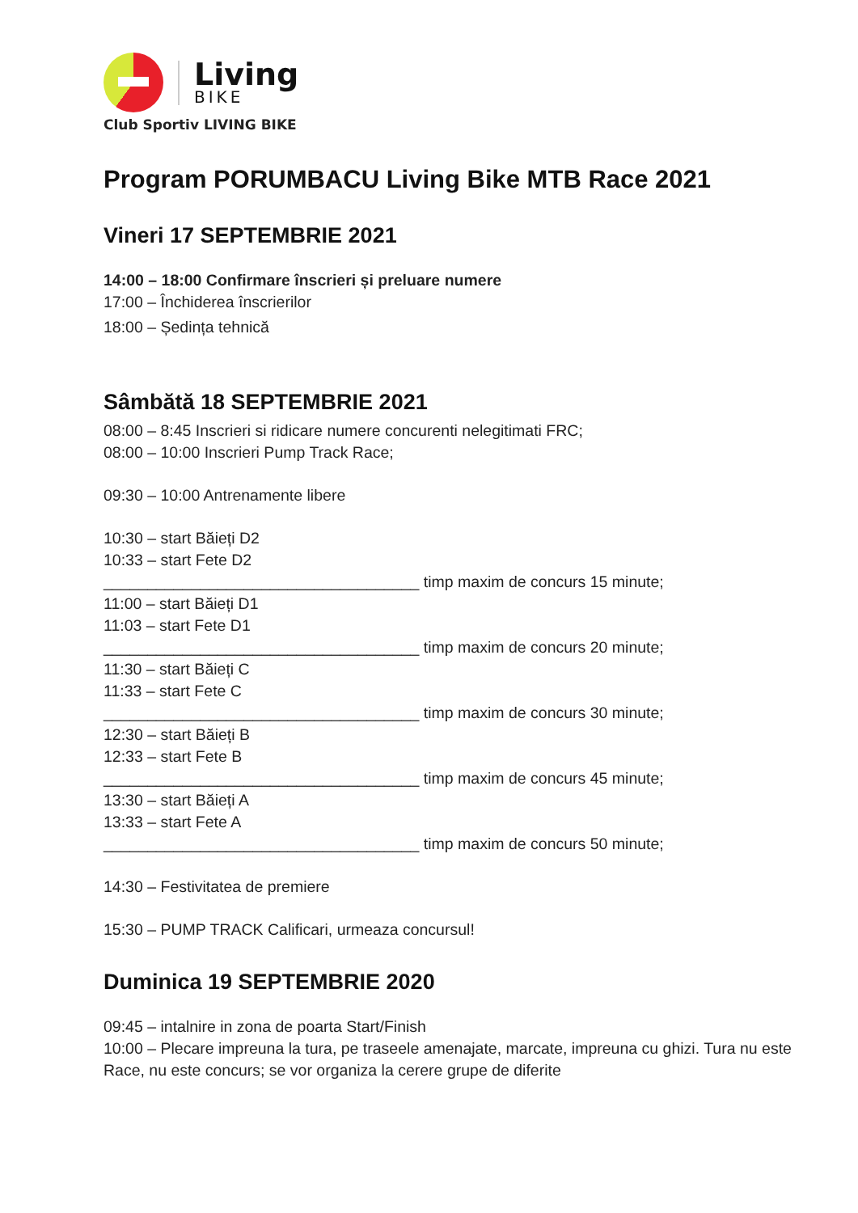Living
BIKE
Club Sportiv LIVING BIKE
Program PORUMBACU Living Bike MTB Race 2021
Vineri 17 SEPTEMBRIE 2021
14:00 – 18:00 Confirmare înscrieri și preluare numere
17:00 – Închiderea înscrierilor
18:00 – Ședința tehnică
Sâmbătă 18 SEPTEMBRIE 2021
08:00 – 8:45 Inscrieri si ridicare numere concurenti nelegitimati FRC;
08:00 – 10:00 Inscrieri Pump Track Race;
09:30 – 10:00 Antrenamente libere
10:30 – start Băieți D2
10:33 – start Fete D2
____________________________________ timp maxim de concurs 15 minute;
11:00 – start Băieți D1
11:03 – start Fete D1
____________________________________ timp maxim de concurs 20 minute;
11:30 – start Băieți C
11:33 – start Fete C
____________________________________ timp maxim de concurs 30 minute;
12:30 – start Băieți B
12:33 – start Fete B
____________________________________ timp maxim de concurs 45 minute;
13:30 – start Băieți A
13:33 – start Fete A
____________________________________ timp maxim de concurs 50 minute;
14:30 – Festivitatea de premiere
15:30 – PUMP TRACK Calificari, urmeaza concursul!
Duminica 19 SEPTEMBRIE 2020
09:45 – intalnire in zona de poarta Start/Finish
10:00 – Plecare impreuna la tura, pe traseele amenajate, marcate, impreuna cu ghizi. Tura nu este Race, nu este concurs; se vor organiza la cerere grupe de diferite